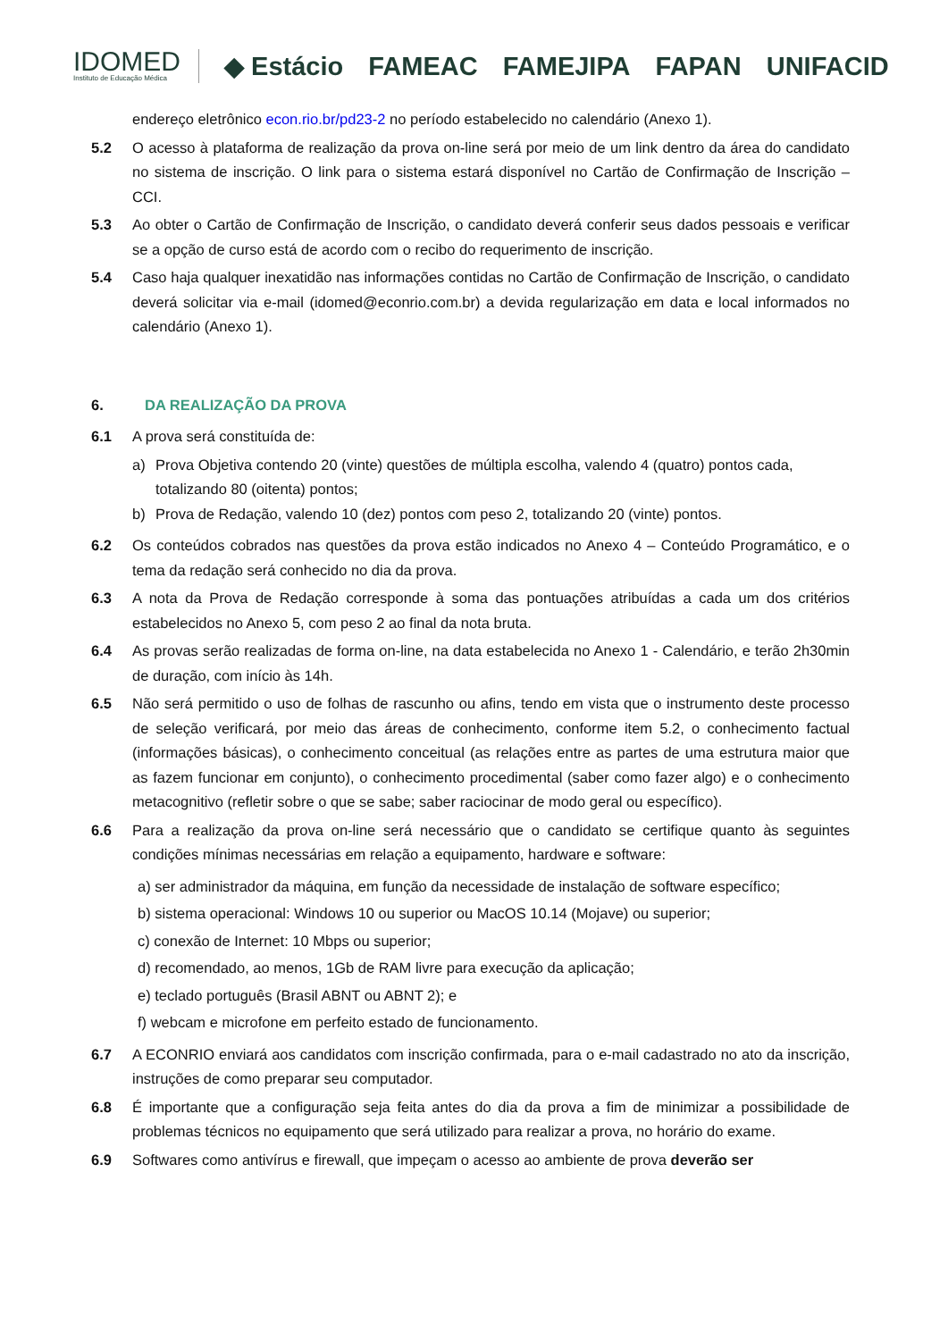IDOMED
Instituto de Educação Médica
◆ Estácio FAMEAC FAMEJIPA FAPAN UNIFACID
endereço eletrônico econ.rio.br/pd23-2 no período estabelecido no calendário (Anexo 1).
5.2 O acesso à plataforma de realização da prova on-line será por meio de um link dentro da área do candidato no sistema de inscrição. O link para o sistema estará disponível no Cartão de Confirmação de Inscrição – CCI.
5.3 Ao obter o Cartão de Confirmação de Inscrição, o candidato deverá conferir seus dados pessoais e verificar se a opção de curso está de acordo com o recibo do requerimento de inscrição.
5.4 Caso haja qualquer inexatidão nas informações contidas no Cartão de Confirmação de Inscrição, o candidato deverá solicitar via e-mail (idomed@econrio.com.br) a devida regularização em data e local informados no calendário (Anexo 1).
6. DA REALIZAÇÃO DA PROVA
6.1 A prova será constituída de:
a) Prova Objetiva contendo 20 (vinte) questões de múltipla escolha, valendo 4 (quatro) pontos cada, totalizando 80 (oitenta) pontos;
b) Prova de Redação, valendo 10 (dez) pontos com peso 2, totalizando 20 (vinte) pontos.
6.2 Os conteúdos cobrados nas questões da prova estão indicados no Anexo 4 – Conteúdo Programático, e o tema da redação será conhecido no dia da prova.
6.3 A nota da Prova de Redação corresponde à soma das pontuações atribuídas a cada um dos critérios estabelecidos no Anexo 5, com peso 2 ao final da nota bruta.
6.4 As provas serão realizadas de forma on-line, na data estabelecida no Anexo 1 - Calendário, e terão 2h30min de duração, com início às 14h.
6.5 Não será permitido o uso de folhas de rascunho ou afins, tendo em vista que o instrumento deste processo de seleção verificará, por meio das áreas de conhecimento, conforme item 5.2, o conhecimento factual (informações básicas), o conhecimento conceitual (as relações entre as partes de uma estrutura maior que as fazem funcionar em conjunto), o conhecimento procedimental (saber como fazer algo) e o conhecimento metacognitivo (refletir sobre o que se sabe; saber raciocinar de modo geral ou específico).
6.6 Para a realização da prova on-line será necessário que o candidato se certifique quanto às seguintes condições mínimas necessárias em relação a equipamento, hardware e software:
a) ser administrador da máquina, em função da necessidade de instalação de software específico;
b) sistema operacional: Windows 10 ou superior ou MacOS 10.14 (Mojave) ou superior;
c) conexão de Internet: 10 Mbps ou superior;
d) recomendado, ao menos, 1Gb de RAM livre para execução da aplicação;
e) teclado português (Brasil ABNT ou ABNT 2); e
f) webcam e microfone em perfeito estado de funcionamento.
6.7 A ECONRIO enviará aos candidatos com inscrição confirmada, para o e-mail cadastrado no ato da inscrição, instruções de como preparar seu computador.
6.8 É importante que a configuração seja feita antes do dia da prova a fim de minimizar a possibilidade de problemas técnicos no equipamento que será utilizado para realizar a prova, no horário do exame.
6.9 Softwares como antivírus e firewall, que impeçam o acesso ao ambiente de prova deverão ser